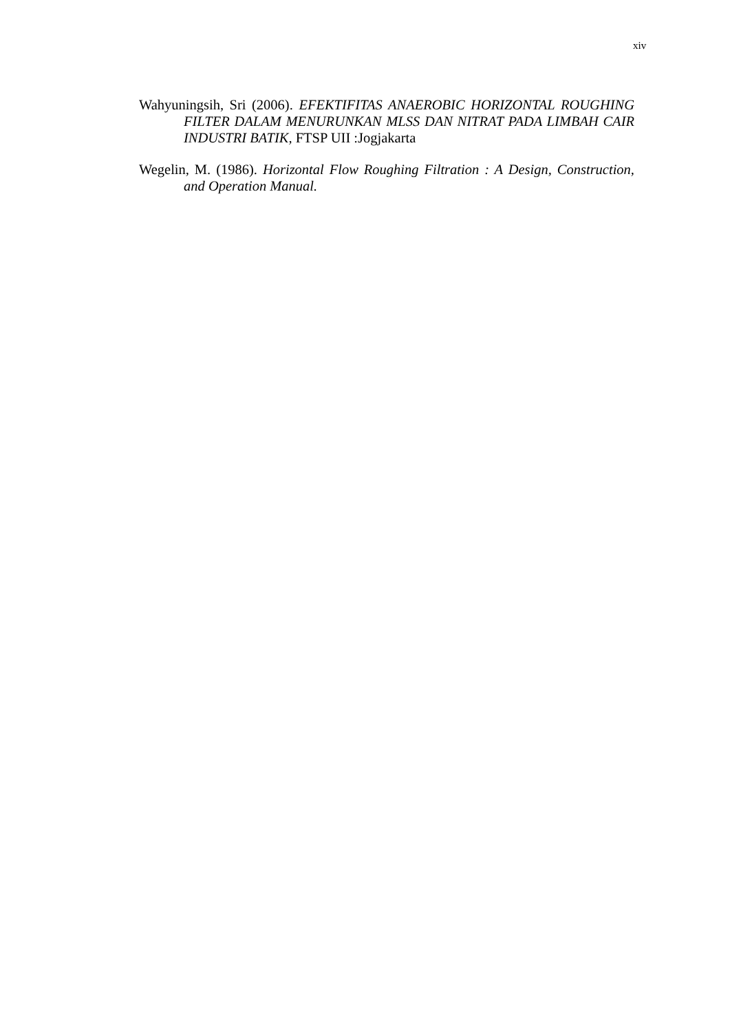xiv
Wahyuningsih, Sri (2006). EFEKTIFITAS ANAEROBIC HORIZONTAL ROUGHING FILTER DALAM MENURUNKAN MLSS DAN NITRAT PADA LIMBAH CAIR INDUSTRI BATIK, FTSP UII :Jogjakarta
Wegelin, M. (1986). Horizontal Flow Roughing Filtration : A Design, Construction, and Operation Manual.